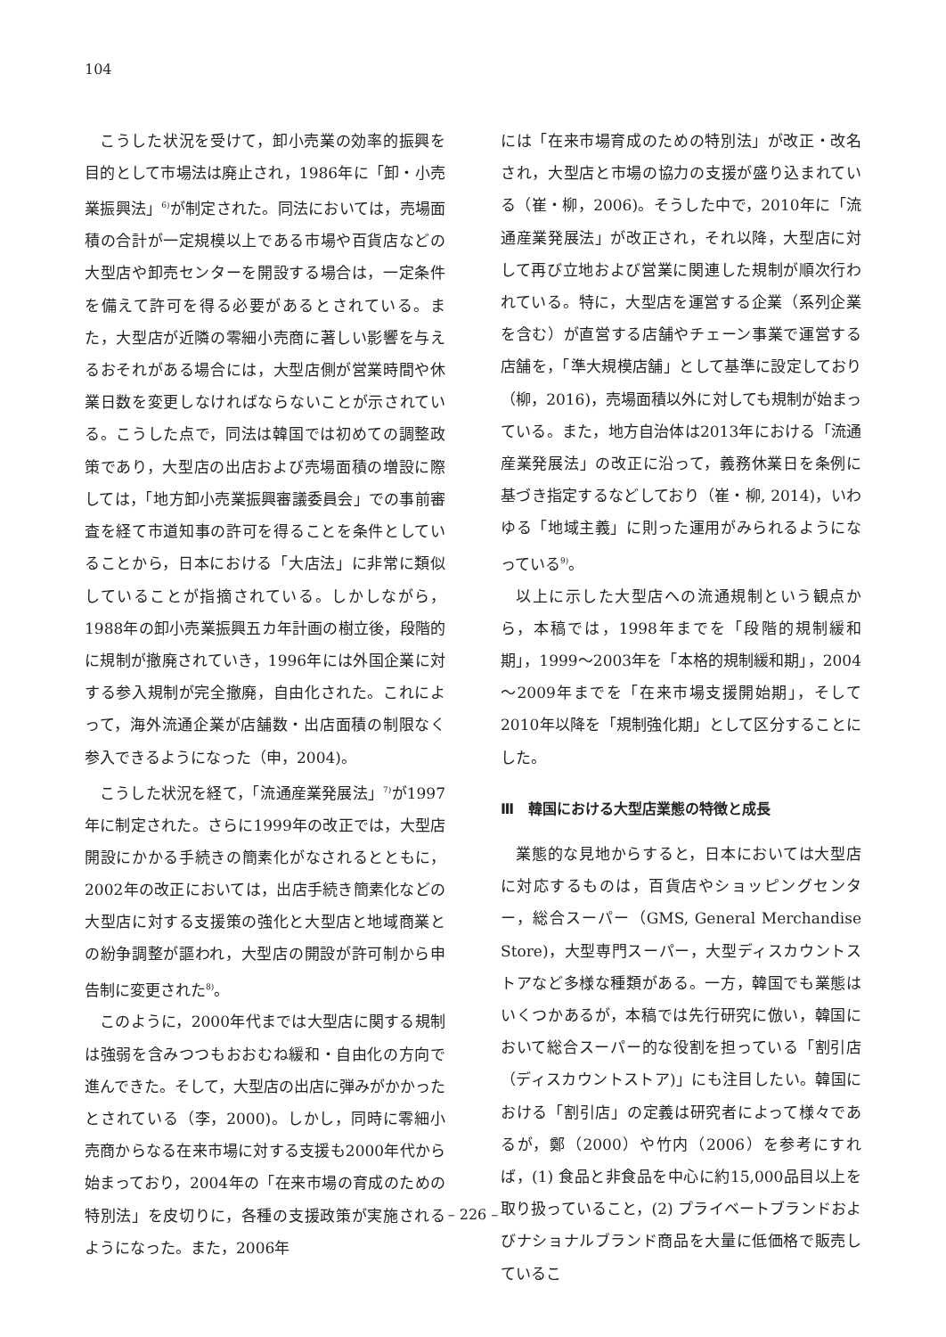104
こうした状況を受けて，卸小売業の効率的振興を目的として市場法は廃止され，1986年に「卸・小売業振興法」<sup>6)</sup>が制定された。同法においては，売場面積の合計が一定規模以上である市場や百貨店などの大型店や卸売センターを開設する場合は，一定条件を備えて許可を得る必要があるとされている。また，大型店が近隣の零細小売商に著しい影響を与えるおそれがある場合には，大型店側が営業時間や休業日数を変更しなければならないことが示されている。こうした点で，同法は韓国では初めての調整政策であり，大型店の出店および売場面積の増設に際しては，「地方卸小売業振興審議委員会」での事前審査を経て市道知事の許可を得ることを条件としていることから，日本における「大店法」に非常に類似していることが指摘されている。しかしながら，1988年の卸小売業振興五カ年計画の樹立後，段階的に規制が撤廃されていき，1996年には外国企業に対する参入規制が完全撤廃，自由化された。これによって，海外流通企業が店舗数・出店面積の制限なく参入できるようになった（申，2004)。
こうした状況を経て，「流通産業発展法」<sup>7)</sup>が1997年に制定された。さらに1999年の改正では，大型店開設にかかる手続きの簡素化がなされるとともに，2002年の改正においては，出店手続き簡素化などの大型店に対する支援策の強化と大型店と地域商業との紛争調整が謳われ，大型店の開設が許可制から申告制に変更された<sup>8)</sup>。
このように，2000年代までは大型店に関する規制は強弱を含みつつもおおむね緩和・自由化の方向で進んできた。そして，大型店の出店に弾みがかかったとされている（李，2000)。しかし，同時に零細小売商からなる在来市場に対する支援も2000年代から始まっており，2004年の「在来市場の育成のための特別法」を皮切りに，各種の支援政策が実施されるようになった。また，2006年
には「在来市場育成のための特別法」が改正・改名され，大型店と市場の協力の支援が盛り込まれている（崔・柳，2006)。そうした中で，2010年に「流通産業発展法」が改正され，それ以降，大型店に対して再び立地および営業に関連した規制が順次行われている。特に，大型店を運営する企業（系列企業を含む）が直営する店舗やチェーン事業で運営する店舗を，「準大規模店舗」として基準に設定しており（柳，2016)，売場面積以外に対しても規制が始まっている。また，地方自治体は2013年における「流通産業発展法」の改正に沿って，義務休業日を条例に基づき指定するなどしており（崔・柳, 2014)，いわゆる「地域主義」に則った運用がみられるようになっている<sup>9)</sup>。
以上に示した大型店への流通規制という観点から，本稿では，1998年までを「段階的規制緩和期」，1999～2003年を「本格的規制緩和期」，2004～2009年までを「在来市場支援開始期」，そして2010年以降を「規制強化期」として区分することにした。
Ⅲ　韓国における大型店業態の特徴と成長
業態的な見地からすると，日本においては大型店に対応するものは，百貨店やショッピングセンター，総合スーパー（GMS, General Merchandise Store)，大型専門スーパー，大型ディスカウントストアなど多様な種類がある。一方，韓国でも業態はいくつかあるが，本稿では先行研究に倣い，韓国において総合スーパー的な役割を担っている「割引店（ディスカウントストア)」にも注目したい。韓国における「割引店」の定義は研究者によって様々であるが，鄭（2000）や竹内（2006）を参考にすれば，(1) 食品と非食品を中心に約15,000品目以上を取り扱っていること，(2) プライベートブランドおよびナショナルブランド商品を大量に低価格で販売しているこ
– 226 –